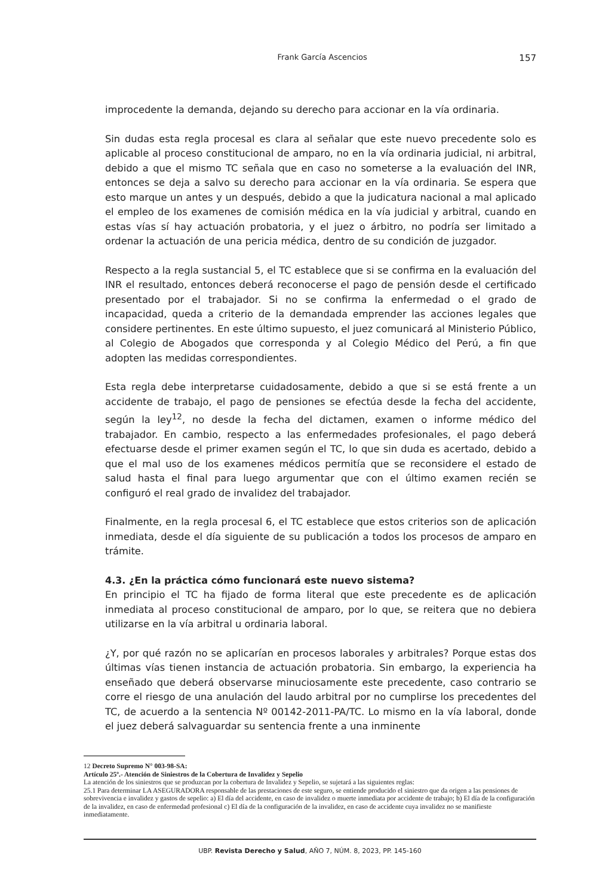Frank García Ascencios 157
improcedente la demanda, dejando su derecho para accionar en la vía ordinaria.
Sin dudas esta regla procesal es clara al señalar que este nuevo precedente solo es aplicable al proceso constitucional de amparo, no en la vía ordinaria judicial, ni arbitral, debido a que el mismo TC señala que en caso no someterse a la evaluación del INR, entonces se deja a salvo su derecho para accionar en la vía ordinaria. Se espera que esto marque un antes y un después, debido a que la judicatura nacional a mal aplicado el empleo de los examenes de comisión médica en la vía judicial y arbitral, cuando en estas vías sí hay actuación probatoria, y el juez o árbitro, no podría ser limitado a ordenar la actuación de una pericia médica, dentro de su condición de juzgador.
Respecto a la regla sustancial 5, el TC establece que si se confirma en la evaluación del INR el resultado, entonces deberá reconocerse el pago de pensión desde el certificado presentado por el trabajador. Si no se confirma la enfermedad o el grado de incapacidad, queda a criterio de la demandada emprender las acciones legales que considere pertinentes. En este último supuesto, el juez comunicará al Ministerio Público, al Colegio de Abogados que corresponda y al Colegio Médico del Perú, a fin que adopten las medidas correspondientes.
Esta regla debe interpretarse cuidadosamente, debido a que si se está frente a un accidente de trabajo, el pago de pensiones se efectúa desde la fecha del accidente, según la ley<sup>12</sup>, no desde la fecha del dictamen, examen o informe médico del trabajador. En cambio, respecto a las enfermedades profesionales, el pago deberá efectuarse desde el primer examen según el TC, lo que sin duda es acertado, debido a que el mal uso de los examenes médicos permitía que se reconsidere el estado de salud hasta el final para luego argumentar que con el último examen recién se configuró el real grado de invalidez del trabajador.
Finalmente, en la regla procesal 6, el TC establece que estos criterios son de aplicación inmediata, desde el día siguiente de su publicación a todos los procesos de amparo en trámite.
4.3. ¿En la práctica cómo funcionará este nuevo sistema?
En principio el TC ha fijado de forma literal que este precedente es de aplicación inmediata al proceso constitucional de amparo, por lo que, se reitera que no debiera utilizarse en la vía arbitral u ordinaria laboral.
¿Y, por qué razón no se aplicarían en procesos laborales y arbitrales? Porque estas dos últimas vías tienen instancia de actuación probatoria. Sin embargo, la experiencia ha enseñado que deberá observarse minuciosamente este precedente, caso contrario se corre el riesgo de una anulación del laudo arbitral por no cumplirse los precedentes del TC, de acuerdo a la sentencia Nº 00142-2011-PA/TC. Lo mismo en la vía laboral, donde el juez deberá salvaguardar su sentencia frente a una inminente
12 Decreto Supremo N° 003-98-SA:
Artículo 25º.- Atención de Siniestros de la Cobertura de Invalidez y Sepelio
La atención de los siniestros que se produzcan por la cobertura de Invalidez y Sepelio, se sujetará a las siguientes reglas:
25.1 Para determinar LA ASEGURADORA responsable de las prestaciones de este seguro, se entiende producido el siniestro que da origen a las pensiones de sobrevivencia e invalidez y gastos de sepelio: a) El día del accidente, en caso de invalidez o muerte inmediata por accidente de trabajo; b) El día de la configuración de la invalidez, en caso de enfermedad profesional c) El día de la configuración de la invalidez, en caso de accidente cuya invalidez no se manifieste inmediatamente.
UBP. Revista Derecho y Salud, AÑO 7, NÚM. 8, 2023, PP. 145-160